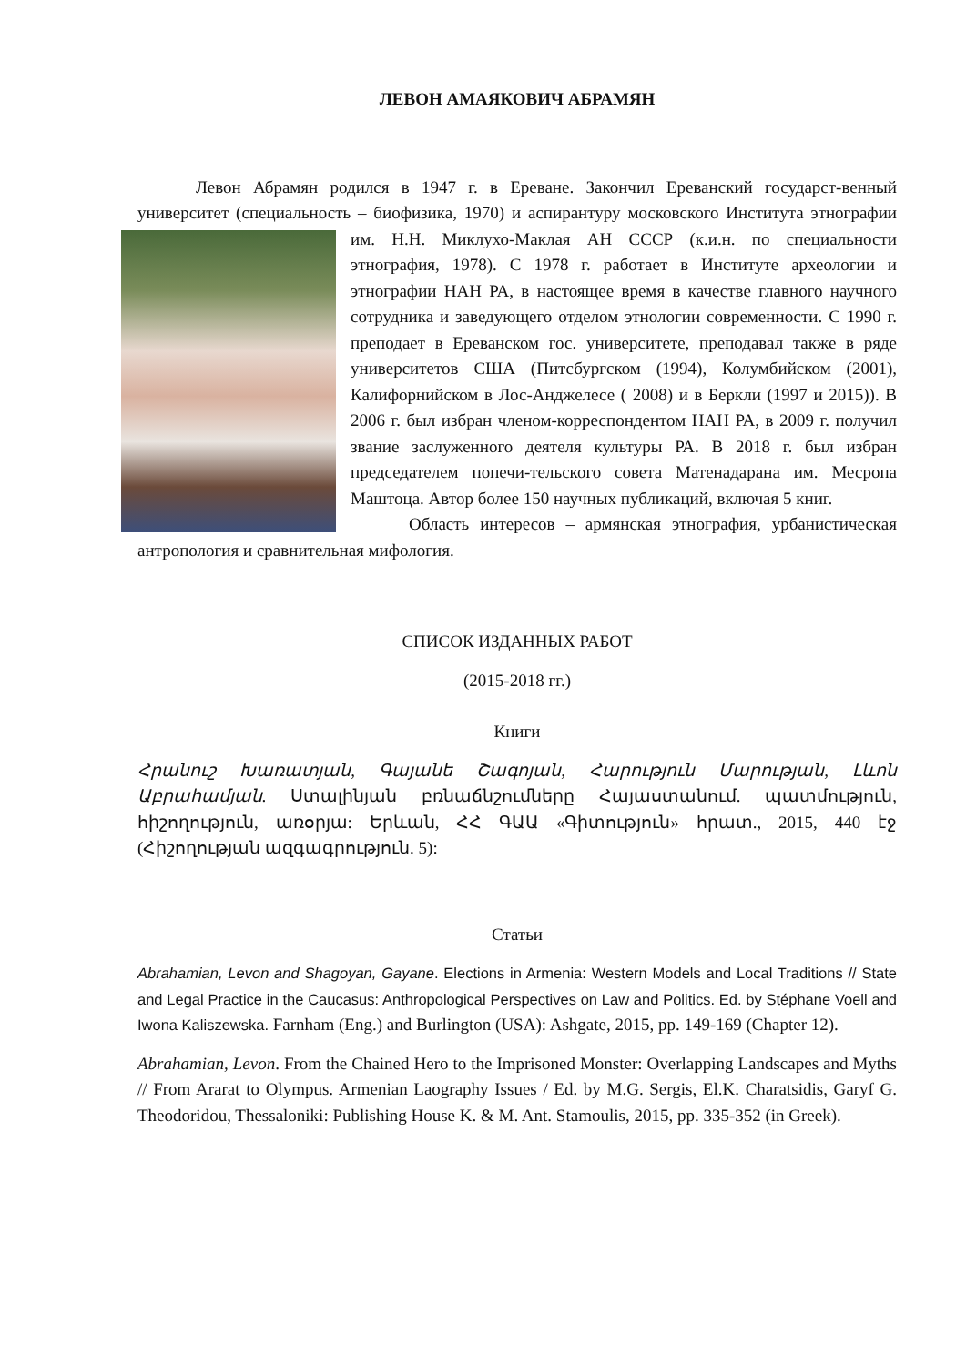ЛЕВОН АМАЯКОВИЧ АБРАМЯН
Левон Абрамян родился в 1947 г. в Ереване. Закончил Ереванский государст-венный университет (специальность – биофизика, 1970) и аспирантуру московского Института этнографии им. Н.Н. Миклухо-Маклая АН СССР (к.и.н. по специальности этнография, 1978). С 1978 г. работает в Институте археологии и этнографии НАН РА, в настоящее время в качестве главного научного сотрудника и заведующего отделом этнологии современности. С 1990 г. преподает в Ереванском гос. университете, преподавал также в ряде университетов США (Питсбургском (1994), Колумбийском (2001), Калифорнийском в Лос-Анджелесе ( 2008) и в Беркли (1997 и 2015)). В 2006 г. был избран членом-корреспондентом НАН РА, в 2009 г. получил звание заслуженного деятеля культуры РА. В 2018 г. был избран председателем попечи-тельского совета Матенадарана им. Месропа Маштоца. Автор более 150 научных публикаций, включая 5 книг.
Область интересов – армянская этнография, урбанистическая антропология и сравнительная мифология.
СПИСОК ИЗДАННЫХ РАБОТ
(2015-2018 гг.)
Книги
Հրանուշ Խառատյան, Գայանե Շագոյան, Հարություն Մարության, Լևոն Աբրահամյան. Ստալինյան բռնաճնշումները Հայաստանում. պատմություն, հիշողություն, առօրյա: Երևան, ՀՀ ԳԱԱ «Գիտություն» հրատ., 2015, 440 էջ (Հիշողության ազգագրություն. 5):
Статьи
Abrahamian, Levon and Shagoyan, Gayane. Elections in Armenia: Western Models and Local Traditions // State and Legal Practice in the Caucasus: Anthropological Perspectives on Law and Politics. Ed. by Stéphane Voell and Iwona Kaliszewska. Farnham (Eng.) and Burlington (USA): Ashgate, 2015, pp. 149-169 (Chapter 12).
Abrahamian, Levon. From the Chained Hero to the Imprisoned Monster: Overlapping Landscapes and Myths // From Ararat to Olympus. Armenian Laography Issues / Ed. by M.G. Sergis, El.K. Charatsidis, Garyf G. Theodoridou, Thessaloniki: Publishing House K. & M. Ant. Stamoulis, 2015, pp. 335-352 (in Greek).